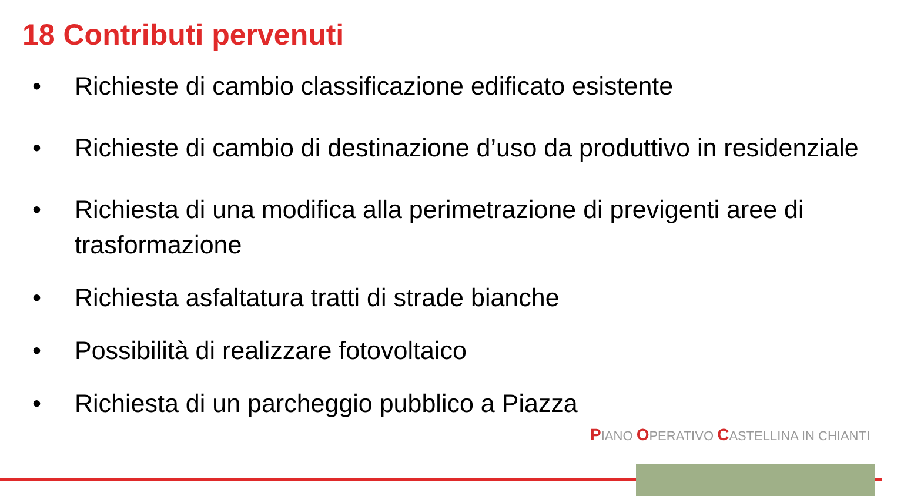18 Contributi pervenuti
• Richieste di cambio classificazione edificato esistente
• Richieste di cambio di destinazione d’uso da produttivo in residenziale
• Richiesta di una modifica alla perimetrazione di previgenti aree di trasformazione
• Richiesta asfaltatura tratti di strade bianche
• Possibilità di realizzare fotovoltaico
• Richiesta di un parcheggio pubblico a Piazza
PIANO OPERATIVO CASTELLINA IN CHIANTI